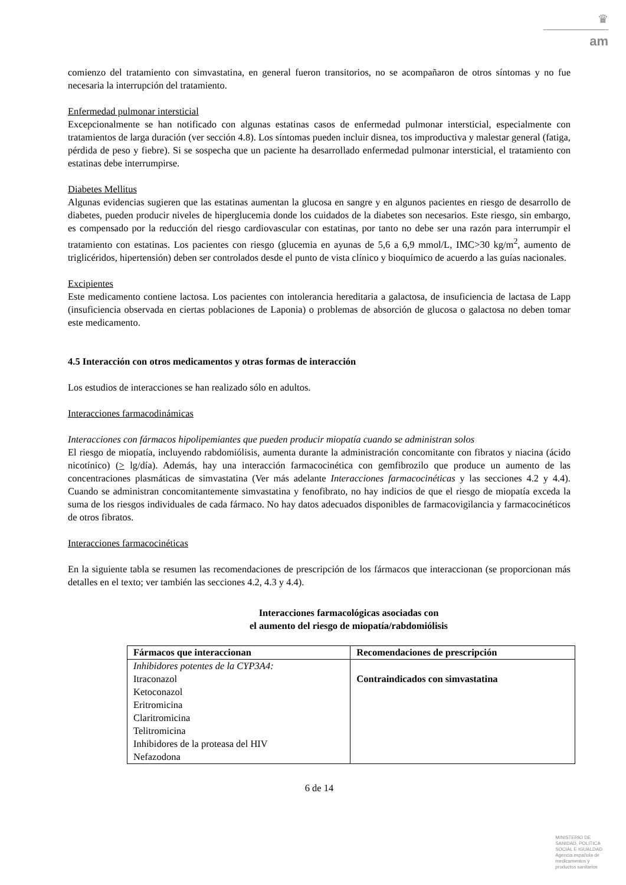♛
am
comienzo del tratamiento con simvastatina, en general fueron transitorios, no se acompañaron de otros síntomas y no fue necesaria la interrupción del tratamiento.
Enfermedad pulmonar intersticial
Excepcionalmente se han notificado con algunas estatinas casos de enfermedad pulmonar intersticial, especialmente con tratamientos de larga duración (ver sección 4.8). Los síntomas pueden incluir disnea, tos improductiva y malestar general (fatiga, pérdida de peso y fiebre). Si se sospecha que un paciente ha desarrollado enfermedad pulmonar intersticial, el tratamiento con estatinas debe interrumpirse.
Diabetes Mellitus
Algunas evidencias sugieren que las estatinas aumentan la glucosa en sangre y en algunos pacientes en riesgo de desarrollo de diabetes, pueden producir niveles de hiperglucemia donde los cuidados de la diabetes son necesarios. Este riesgo, sin embargo, es compensado por la reducción del riesgo cardiovascular con estatinas, por tanto no debe ser una razón para interrumpir el tratamiento con estatinas. Los pacientes con riesgo (glucemia en ayunas de 5,6 a 6,9 mmol/L, IMC>30 kg/m<sup>2</sup>, aumento de triglicéridos, hipertensión) deben ser controlados desde el punto de vista clínico y bioquímico de acuerdo a las guías nacionales.
Excipientes
Este medicamento contiene lactosa. Los pacientes con intolerancia hereditaria a galactosa, de insuficiencia de lactasa de Lapp (insuficiencia observada en ciertas poblaciones de Laponia) o problemas de absorción de glucosa o galactosa no deben tomar este medicamento.
4.5 Interacción con otros medicamentos y otras formas de interacción
Los estudios de interacciones se han realizado sólo en adultos.
Interacciones farmacodinámicas
Interacciones con fármacos hipolipemiantes que pueden producir miopatía cuando se administran solos
El riesgo de miopatía, incluyendo rabdomiólisis, aumenta durante la administración concomitante con fibratos y niacina (ácido nicotínico) (> lg/día). Además, hay una interacción farmacocinética con gemfibrozilo que produce un aumento de las concentraciones plasmáticas de simvastatina (Ver más adelante Interacciones farmacocinéticas y las secciones 4.2 y 4.4). Cuando se administran concomitantemente simvastatina y fenofibrato, no hay indicios de que el riesgo de miopatía exceda la suma de los riesgos individuales de cada fármaco. No hay datos adecuados disponibles de farmacovigilancia y farmacocinéticos de otros fibratos.
Interacciones farmacocinéticas
En la siguiente tabla se resumen las recomendaciones de prescripción de los fármacos que interaccionan (se proporcionan más detalles en el texto; ver también las secciones 4.2, 4.3 y 4.4).
Interacciones farmacológicas asociadas con
el aumento del riesgo de miopatía/rabdomiólisis
| Fármacos que interaccionan | Recomendaciones de prescripción |
| --- | --- |
| Inhibidores potentes de la CYP3A4: Itraconazol Ketoconazol Eritromicina Claritromicina Telitromicina Inhibidores de la proteasa del HIV Nefazodona | Contraindicados con simvastatina |
6 de 14
MINISTERIO DE
SANIDAD, POLITICA
SOCIAL E IGUALDAD
Agencia española de
medicamentos y
productos sanitarios